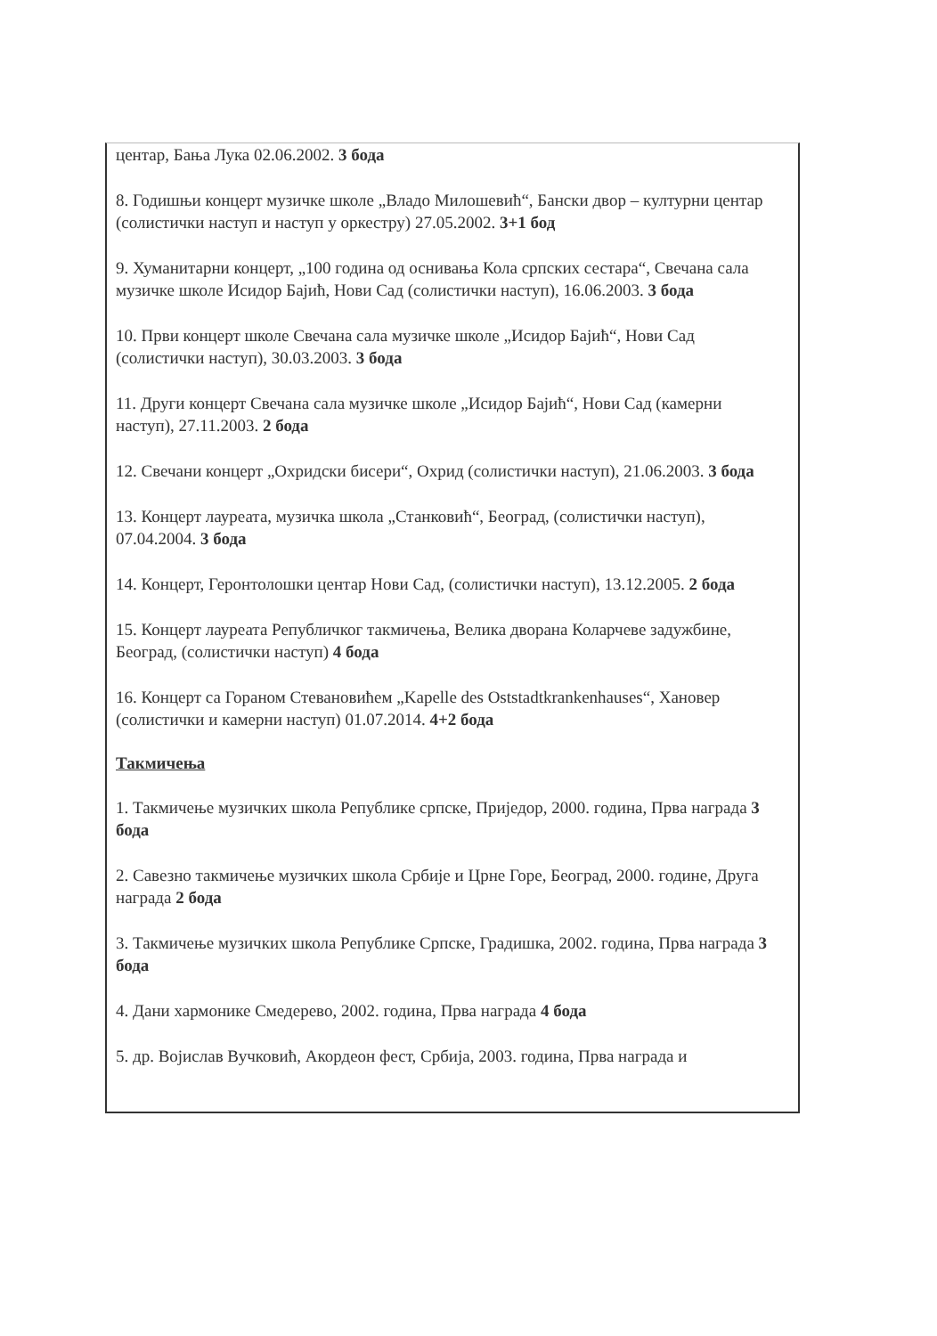центар, Бања Лука 02.06.2002. 3 бода
8. Годишњи концерт музичке школе „Владо Милошевић“, Бански двор – културни центар (солистички наступ и наступ у оркестру) 27.05.2002. 3+1 бод
9. Хуманитарни концерт, „100 година од оснивања Кола српских сестара“, Свечана сала музичке школе Исидор Бајић, Нови Сад (солистички наступ), 16.06.2003. 3 бода
10. Први концерт школе Свечана сала музичке школе „Исидор Бајић“, Нови Сад (солистички наступ), 30.03.2003. 3 бода
11. Други концерт Свечана сала музичке школе „Исидор Бајић“, Нови Сад (камерни наступ), 27.11.2003. 2 бода
12. Свечани концерт „Охридски бисери“, Охрид (солистички наступ), 21.06.2003. 3 бода
13. Концерт лауреата, музичка школа „Станковић“, Београд, (солистички наступ), 07.04.2004. 3 бода
14. Концерт, Геронтолошки центар Нови Сад, (солистички наступ), 13.12.2005. 2 бода
15. Концерт лауреата Републичког такмичења, Велика дворана Коларчеве задужбине, Београд, (солистички наступ) 4 бода
16. Концерт са Гораном Стевановићем „Kapelle des Oststadtkrankenhauses“, Хановер (солистички и камерни наступ) 01.07.2014. 4+2 бода
Такмичења
1. Такмичење музичких школа Републике српске, Приједор, 2000. година, Прва награда 3 бода
2. Савезно такмичење музичких школа Србије и Црне Горе, Београд, 2000. године, Друга награда 2 бода
3. Такмичење музичких школа Републике Српске, Градишка, 2002. година, Прва награда 3 бода
4. Дани хармонике Смедерево, 2002. година, Прва награда 4 бода
5. др. Војислав Вучковић, Акордеон фест, Србија, 2003. година, Прва награда и